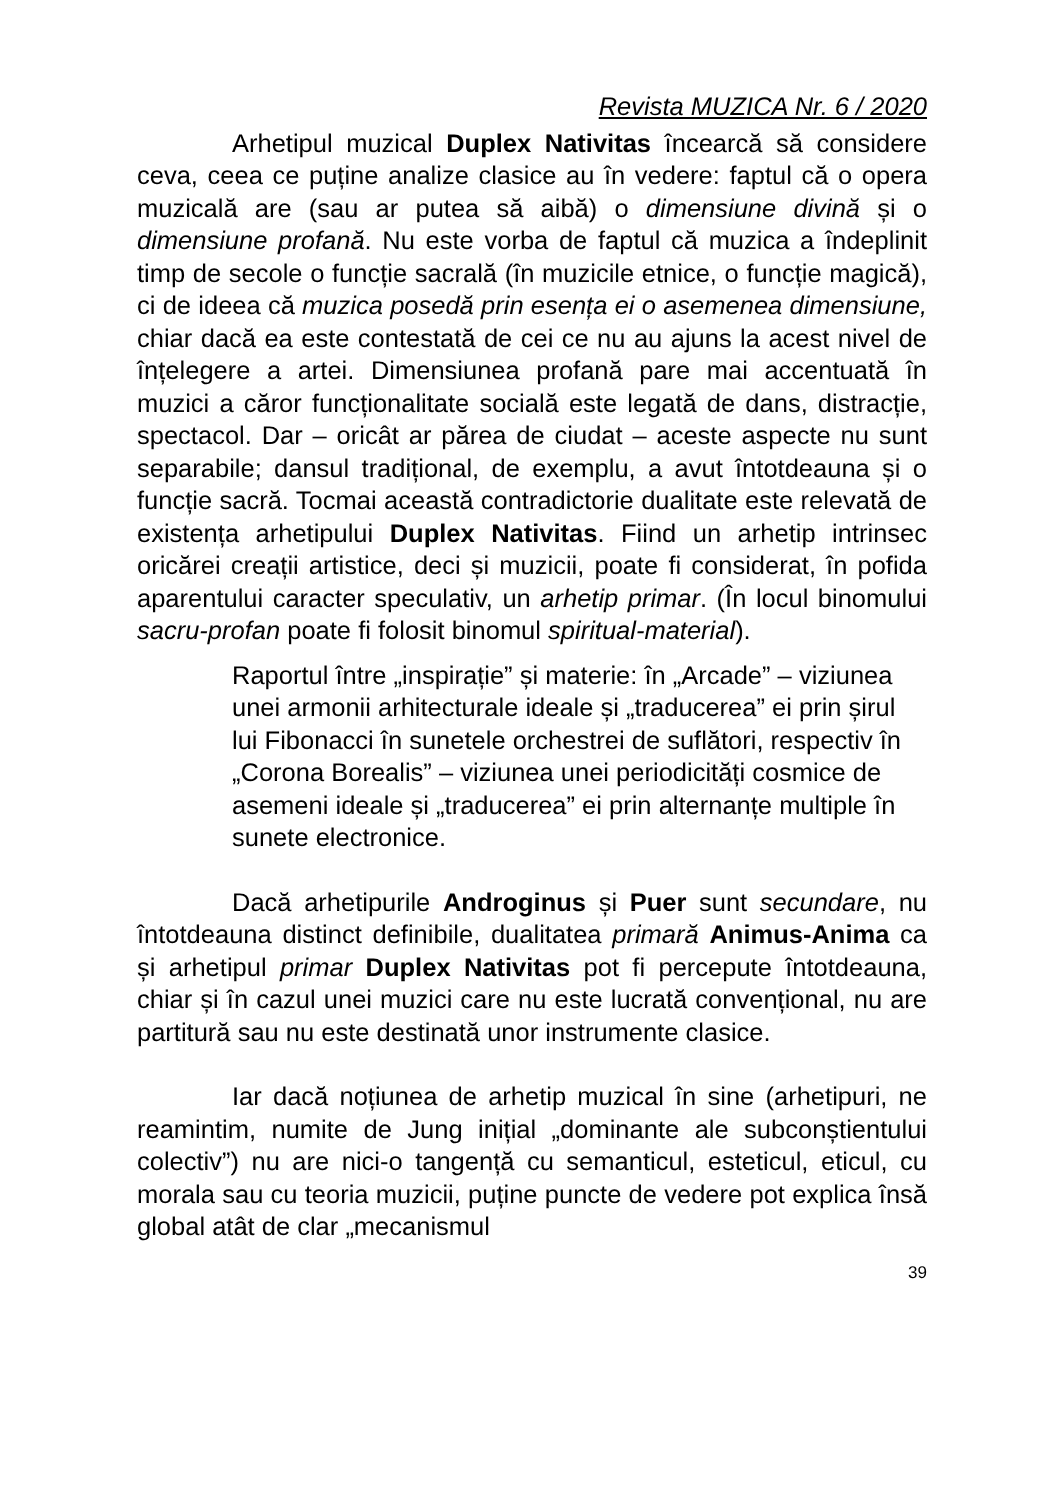Revista MUZICA Nr. 6 / 2020
Arhetipul muzical Duplex Nativitas încearcă să considere ceva, ceea ce puține analize clasice au în vedere: faptul că o opera muzicală are (sau ar putea să aibă) o dimensiune divină și o dimensiune profană. Nu este vorba de faptul că muzica a îndeplinit timp de secole o funcție sacrală (în muzicile etnice, o funcție magică), ci de ideea că muzica posedă prin esența ei o asemenea dimensiune, chiar dacă ea este contestată de cei ce nu au ajuns la acest nivel de înțelegere a artei. Dimensiunea profană pare mai accentuată în muzici a căror funcționalitate socială este legată de dans, distracție, spectacol. Dar – oricât ar părea de ciudat – aceste aspecte nu sunt separabile; dansul tradițional, de exemplu, a avut întotdeauna și o funcție sacră. Tocmai această contradictorie dualitate este relevată de existența arhetipului Duplex Nativitas. Fiind un arhetip intrinsec oricărei creații artistice, deci și muzicii, poate fi considerat, în pofida aparentului caracter speculativ, un arhetip primar. (În locul binomului sacru-profan poate fi folosit binomul spiritual-material).
Raportul între „inspirație” și materie: în „Arcade” – viziunea unei armonii arhitecturale ideale și „traducerea” ei prin șirul lui Fibonacci în sunetele orchestrei de suflători, respectiv în „Corona Borealis” – viziunea unei periodicități cosmice de asemeni ideale și „traducerea” ei prin alternanțe multiple în sunete electronice.
Dacă arhetipurile Androginus și Puer sunt secundare, nu întotdeauna distinct definibile, dualitatea primară Animus-Anima ca și arhetipul primar Duplex Nativitas pot fi percepute întotdeauna, chiar și în cazul unei muzici care nu este lucrată convențional, nu are partitură sau nu este destinată unor instrumente clasice.
Iar dacă noțiunea de arhetip muzical în sine (arhetipuri, ne reamintim, numite de Jung inițial „dominante ale subconștientului colectiv”) nu are nici-o tangență cu semanticul, esteticul, eticul, cu morala sau cu teoria muzicii, puține puncte de vedere pot explica însă global atât de clar „mecanismul
39